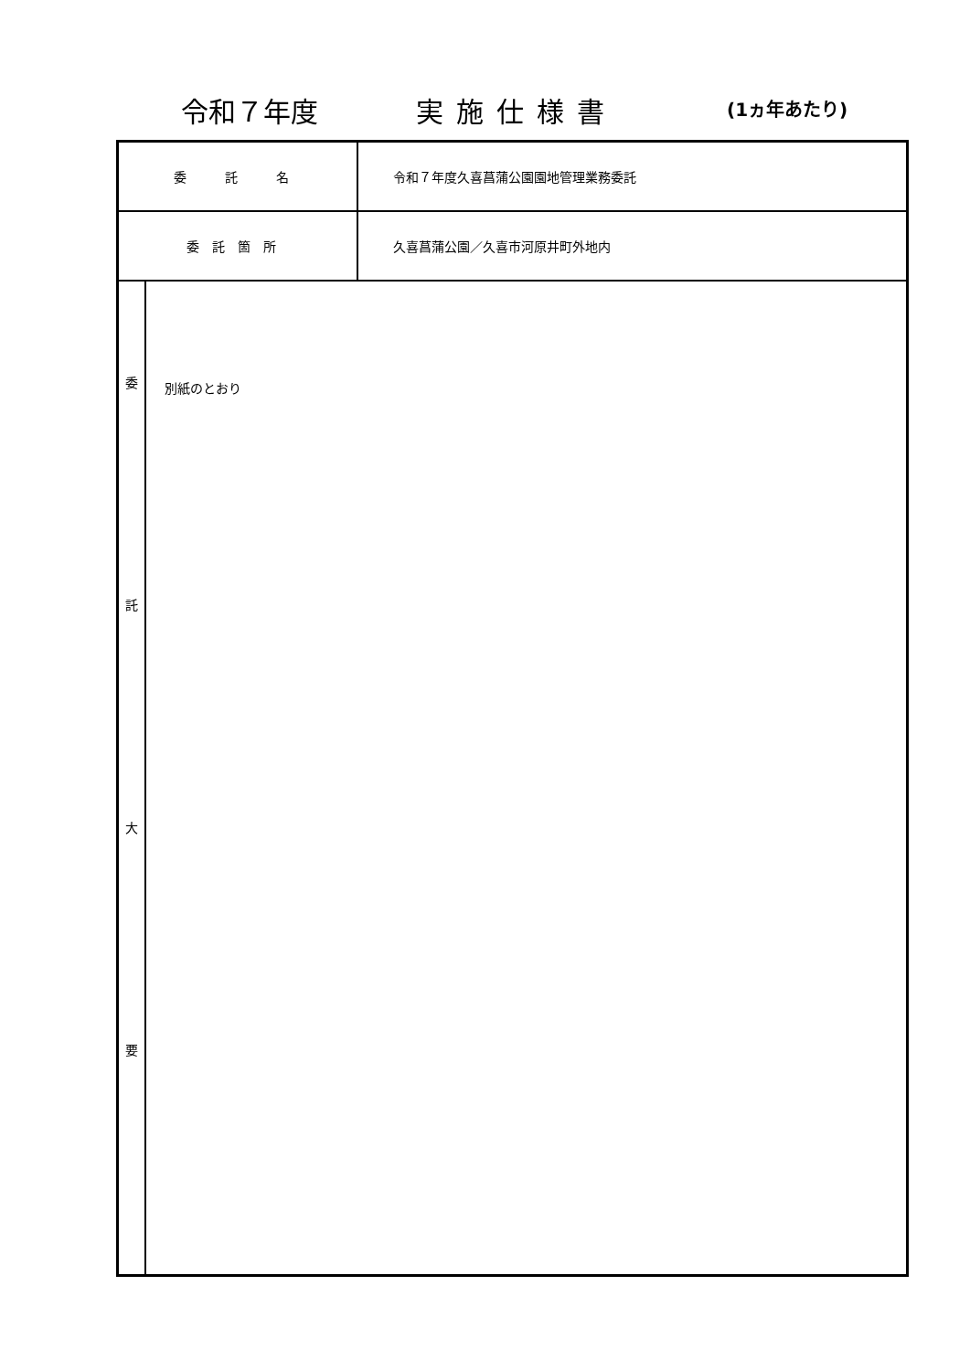令和７年度 実施仕様書 (1ヵ年あたり)
| 委 託 名 | | 令和７年度久喜菖蒲公園園地管理業務委託 |
| 委託箇所 | | 久喜菖蒲公園／久喜市河原井町外地内 |
| 委 託 大 要 | 別紙のとおり | |